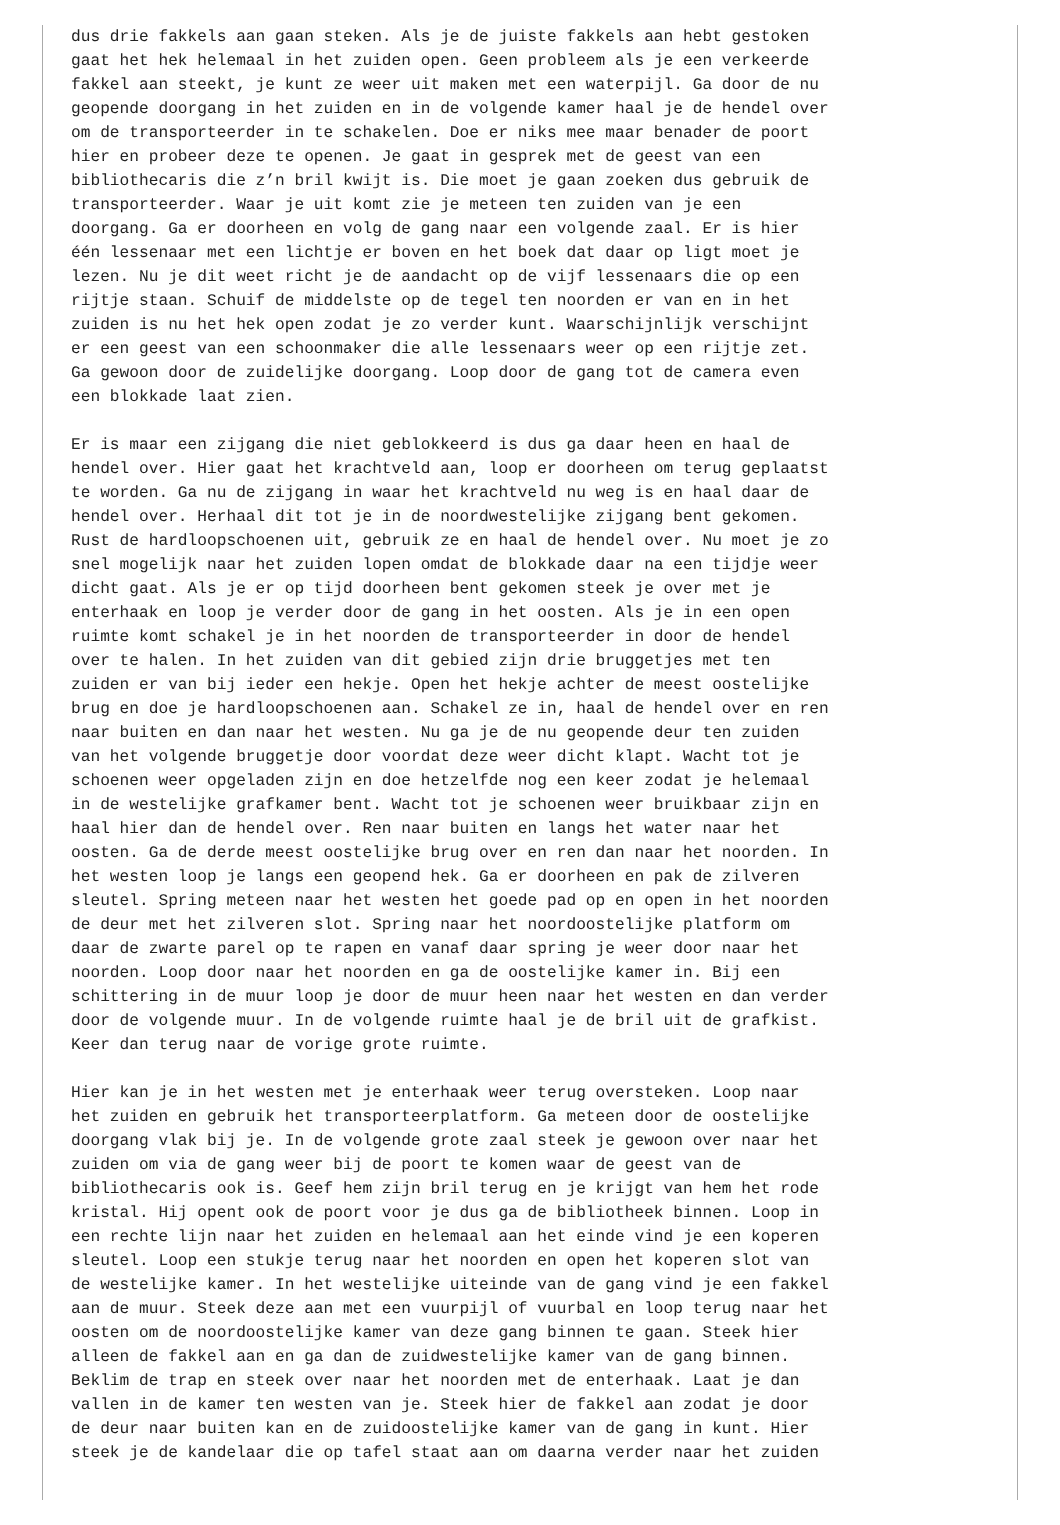dus drie fakkels aan gaan steken. Als je de juiste fakkels aan hebt gestoken gaat het hek helemaal in het zuiden open. Geen probleem als je een verkeerde fakkel aan steekt, je kunt ze weer uit maken met een waterpijl. Ga door de nu geopende doorgang in het zuiden en in de volgende kamer haal je de hendel over om de transporteerder in te schakelen. Doe er niks mee maar benader de poort hier en probeer deze te openen. Je gaat in gesprek met de geest van een bibliothecaris die z’n bril kwijt is. Die moet je gaan zoeken dus gebruik de transporteerder. Waar je uit komt zie je meteen ten zuiden van je een doorgang. Ga er doorheen en volg de gang naar een volgende zaal. Er is hier één lessenaar met een lichtje er boven en het boek dat daar op ligt moet je lezen. Nu je dit weet richt je de aandacht op de vijf lessenaars die op een rijtje staan. Schuif de middelste op de tegel ten noorden er van en in het zuiden is nu het hek open zodat je zo verder kunt. Waarschijnlijk verschijnt er een geest van een schoonmaker die alle lessenaars weer op een rijtje zet. Ga gewoon door de zuidelijke doorgang. Loop door de gang tot de camera even een blokkade laat zien.
Er is maar een zijgang die niet geblokkeerd is dus ga daar heen en haal de hendel over. Hier gaat het krachtveld aan, loop er doorheen om terug geplaatst te worden. Ga nu de zijgang in waar het krachtveld nu weg is en haal daar de hendel over. Herhaal dit tot je in de noordwestelijke zijgang bent gekomen. Rust de hardloopschoenen uit, gebruik ze en haal de hendel over. Nu moet je zo snel mogelijk naar het zuiden lopen omdat de blokkade daar na een tijdje weer dicht gaat. Als je er op tijd doorheen bent gekomen steek je over met je enterhaak en loop je verder door de gang in het oosten. Als je in een open ruimte komt schakel je in het noorden de transporteerder in door de hendel over te halen. In het zuiden van dit gebied zijn drie bruggetjes met ten zuiden er van bij ieder een hekje. Open het hekje achter de meest oostelijke brug en doe je hardloopschoenen aan. Schakel ze in, haal de hendel over en ren naar buiten en dan naar het westen. Nu ga je de nu geopende deur ten zuiden van het volgende bruggetje door voordat deze weer dicht klapt. Wacht tot je schoenen weer opgeladen zijn en doe hetzelfde nog een keer zodat je helemaal in de westelijke grafkamer bent. Wacht tot je schoenen weer bruikbaar zijn en haal hier dan de hendel over. Ren naar buiten en langs het water naar het oosten. Ga de derde meest oostelijke brug over en ren dan naar het noorden. In het westen loop je langs een geopend hek. Ga er doorheen en pak de zilveren sleutel. Spring meteen naar het westen het goede pad op en open in het noorden de deur met het zilveren slot. Spring naar het noordoostelijke platform om daar de zwarte parel op te rapen en vanaf daar spring je weer door naar het noorden. Loop door naar het noorden en ga de oostelijke kamer in. Bij een schittering in de muur loop je door de muur heen naar het westen en dan verder door de volgende muur. In de volgende ruimte haal je de bril uit de grafkist. Keer dan terug naar de vorige grote ruimte.
Hier kan je in het westen met je enterhaak weer terug oversteken. Loop naar het zuiden en gebruik het transporteerplatform. Ga meteen door de oostelijke doorgang vlak bij je. In de volgende grote zaal steek je gewoon over naar het zuiden om via de gang weer bij de poort te komen waar de geest van de bibliothecaris ook is. Geef hem zijn bril terug en je krijgt van hem het rode kristal. Hij opent ook de poort voor je dus ga de bibliotheek binnen. Loop in een rechte lijn naar het zuiden en helemaal aan het einde vind je een koperen sleutel. Loop een stukje terug naar het noorden en open het koperen slot van de westelijke kamer. In het westelijke uiteinde van de gang vind je een fakkel aan de muur. Steek deze aan met een vuurpijl of vuurbal en loop terug naar het oosten om de noordoostelijke kamer van deze gang binnen te gaan. Steek hier alleen de fakkel aan en ga dan de zuidwestelijke kamer van de gang binnen. Beklim de trap en steek over naar het noorden met de enterhaak. Laat je dan vallen in de kamer ten westen van je. Steek hier de fakkel aan zodat je door de deur naar buiten kan en de zuidoostelijke kamer van de gang in kunt. Hier steek je de kandelaar die op tafel staat aan om daarna verder naar het zuiden